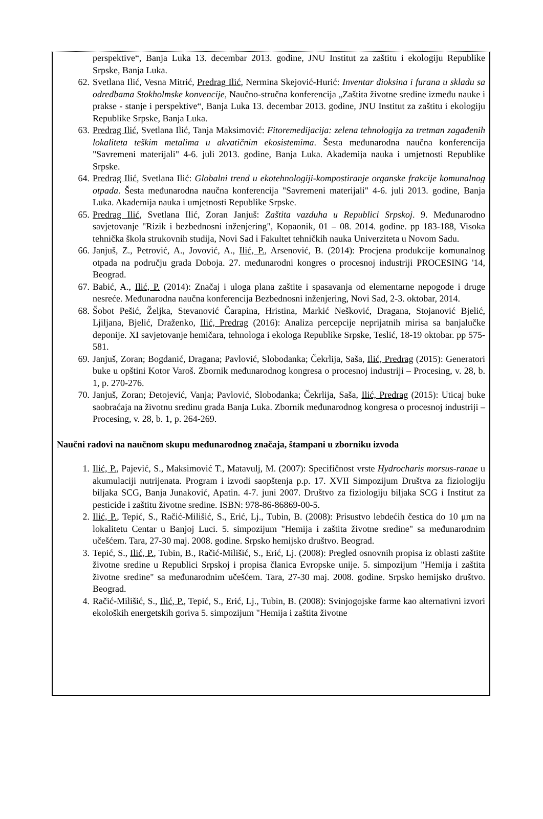perspektive“, Banja Luka 13. decembar 2013. godine, JNU Institut za zaštitu i ekologiju Republike Srpske, Banja Luka.
62. Svetlana Ilić, Vesna Mitrić, Predrag Ilić, Nermina Skejović-Hurić: Inventar dioksina i furana u skladu sa odredbama Stokholmske konvencije, Naučno-stručna konferencija „Zaštita životne sredine između nauke i prakse - stanje i perspektive“, Banja Luka 13. decembar 2013. godine, JNU Institut za zaštitu i ekologiju Republike Srpske, Banja Luka.
63. Predrag Ilić, Svetlana Ilić, Tanja Maksimović: Fitoremedijacija: zelena tehnologija za tretman zagađenih lokaliteta teškim metalima u akvatičnim ekosistemima. Šesta međunarodna naučna konferencija "Savremeni materijali" 4-6. juli 2013. godine, Banja Luka. Akademija nauka i umjetnosti Republike Srpske.
64. Predrag Ilić, Svetlana Ilić: Globalni trend u ekotehnologiji-kompostiranje organske frakcije komunalnog otpada. Šesta međunarodna naučna konferencija "Savremeni materijali" 4-6. juli 2013. godine, Banja Luka. Akademija nauka i umjetnosti Republike Srpske.
65. Predrag Ilić, Svetlana Ilić, Zoran Janjuš: Zaštita vazduha u Republici Srpskoj. 9. Međunarodno savjetovanje "Rizik i bezbednosni inženjering", Kopaonik, 01 – 08. 2014. godine. pp 183-188, Visoka tehnička škola strukovnih studija, Novi Sad i Fakultet tehničkih nauka Univerziteta u Novom Sadu.
66. Janjuš, Z., Petrović, A., Jovović, A., Ilić, P., Arsenović, B. (2014): Procjena produkcije komunalnog otpada na području grada Doboja. 27. međunarodni kongres o procesnoj industriji PROCESING '14, Beograd.
67. Babić, A., Ilić, P. (2014): Značaj i uloga plana zaštite i spasavanja od elementarne nepogode i druge nesreće. Međunarodna naučna konferencija Bezbednosni inženjering, Novi Sad, 2-3. oktobar, 2014.
68. Šobot Pešić, Željka, Stevanović Čarapina, Hristina, Markić Nešković, Dragana, Stojanović Bjelić, Ljiljana, Bjelić, Draženko, Ilić, Predrag (2016): Analiza percepcije neprijatnih mirisa sa banjalučke deponije. XI savjetovanje hemičara, tehnologa i ekologa Republike Srpske, Teslić, 18-19 oktobar. pp 575-581.
69. Janjuš, Zoran; Bogdanić, Dragana; Pavlović, Slobodanka; Čekrlija, Saša, Ilić, Predrag (2015): Generatori buke u opštini Kotor Varoš. Zbornik međunarodnog kongresa o procesnoj industriji – Procesing, v. 28, b. 1, p. 270-276.
70. Janjuš, Zoran; Đetojević, Vanja; Pavlović, Slobodanka; Čekrlija, Saša, Ilić, Predrag (2015): Uticaj buke saobraćaja na životnu sredinu grada Banja Luka. Zbornik međunarodnog kongresa o procesnoj industriji – Procesing, v. 28, b. 1, p. 264-269.
Naučni radovi na naučnom skupu međunarodnog značaja, štampani u zborniku izvoda
1. Ilić, P., Pajević, S., Maksimović T., Matavulj, M. (2007): Specifičnost vrste Hydrocharis morsus-ranae u akumulaciji nutrijenata. Program i izvodi saopštenja p.p. 17. XVII Simpozijum Društva za fiziologiju biljaka SCG, Banja Junaković, Apatin. 4-7. juni 2007. Društvo za fiziologiju biljaka SCG i Institut za pesticide i zaštitu životne sredine. ISBN: 978-86-86869-00-5.
2. Ilić, P., Tepić, S., Račić-Milišić, S., Erić, Lj., Tubin, B. (2008): Prisustvo lebdećih čestica do 10 μm na lokalitetu Centar u Banjoj Luci. 5. simpozijum "Hemija i zaštita životne sredine" sa međunarodnim učešćem. Tara, 27-30 maj. 2008. godine. Srpsko hemijsko društvo. Beograd.
3. Tepić, S., Ilić, P., Tubin, B., Račić-Milišić, S., Erić, Lj. (2008): Pregled osnovnih propisa iz oblasti zaštite životne sredine u Republici Srpskoj i propisa članica Evropske unije. 5. simpozijum "Hemija i zaštita životne sredine" sa međunarodnim učešćem. Tara, 27-30 maj. 2008. godine. Srpsko hemijsko društvo. Beograd.
4. Račić-Milišić, S., Ilić, P., Tepić, S., Erić, Lj., Tubin, B. (2008): Svinjogojske farme kao alternativni izvori ekoloških energetskih goriva 5. simpozijum "Hemija i zaštita životne